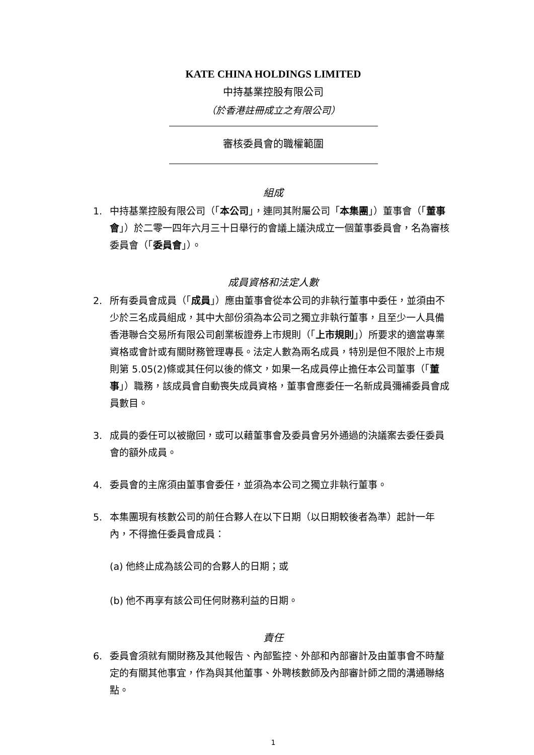KATE CHINA HOLDINGS LIMITED
中持基業控股有限公司
（於香港註冊成立之有限公司）
審核委員會的職權範圍
組成
1. 中持基業控股有限公司（「本公司」，連同其附屬公司「本集團」）董事會（「董事會」）於二零一四年六月三十日舉行的會議上議決成立一個董事委員會，名為審核委員會（「委員會」）。
成員資格和法定人數
2. 所有委員會成員（「成員」）應由董事會從本公司的非執行董事中委任，並須由不少於三名成員組成，其中大部份須為本公司之獨立非執行董事，且至少一人具備香港聯合交易所有限公司創業板證券上市規則（「上市規則」）所要求的適當專業資格或會計或有關財務管理專長。法定人數為兩名成員，特別是但不限於上市規則第 5.05(2)條或其任何以後的條文，如果一名成員停止擔任本公司董事（「董事」）職務，該成員會自動喪失成員資格，董事會應委任一名新成員彌補委員會成員數目。
3. 成員的委任可以被撤回，或可以藉董事會及委員會另外通過的決議案去委任委員會的額外成員。
4. 委員會的主席須由董事會委任，並須為本公司之獨立非執行董事。
5. 本集團現有核數公司的前任合夥人在以下日期（以日期較後者為準）起計一年內，不得擔任委員會成員：
(a) 他終止成為該公司的合夥人的日期；或
(b) 他不再享有該公司任何財務利益的日期。
責任
6. 委員會須就有關財務及其他報告、內部監控、外部和內部審計及由董事會不時釐定的有關其他事宜，作為與其他董事、外聘核數師及內部審計師之間的溝通聯絡點。
1